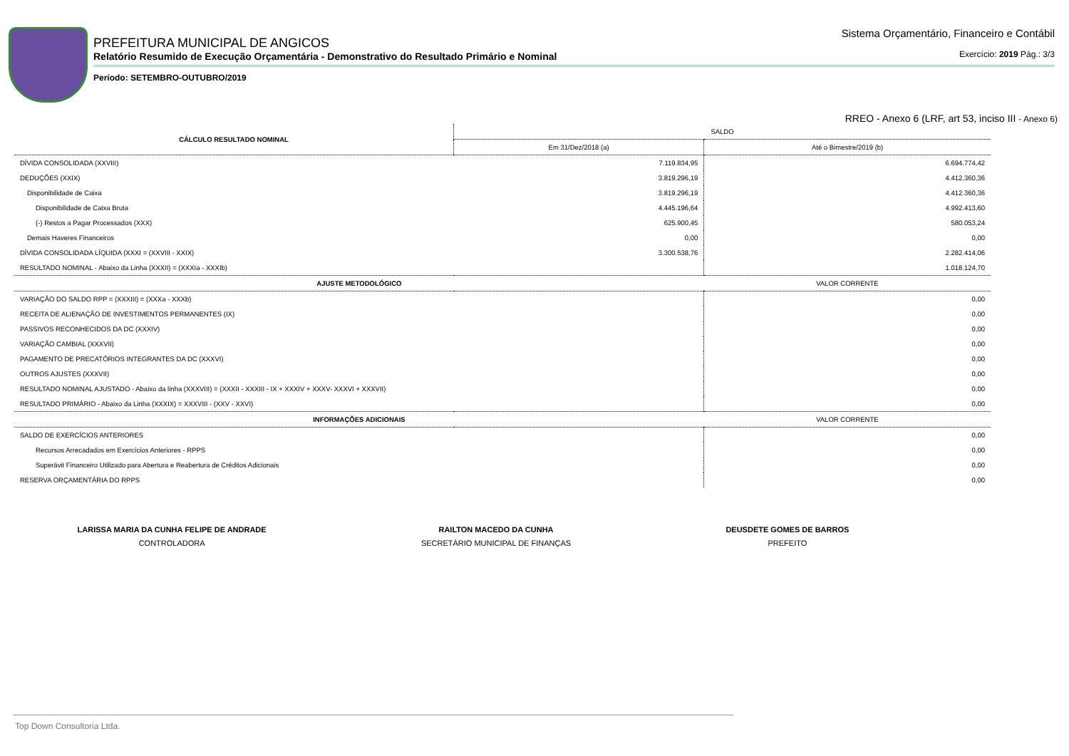PREFEITURA MUNICIPAL DE ANGICOS
Relatório Resumido de Execução Orçamentária - Demonstrativo do Resultado Primário e Nominal
Sistema Orçamentário, Financeiro e Contábil
Exercício: 2019 Pág.: 3/3
Período: SETEMBRO-OUTUBRO/2019
RREO - Anexo 6 (LRF, art 53, inciso III - Anexo 6)
| CÁLCULO RESULTADO NOMINAL | SALDO | |
| --- | --- | --- |
| | Em 31/Dez/2018 (a) | Até o Bimestre/2019 (b) |
| DÍVIDA CONSOLIDADA (XXVIII) | 7.119.834,95 | 6.694.774,42 |
| DEDUÇÕES (XXIX) | 3.819.296,19 | 4.412.360,36 |
| Disponibilidade de Caixa | 3.819.296,19 | 4.412.360,36 |
| Disponibilidade de Caixa Bruta | 4.445.196,64 | 4.992.413,60 |
| (-) Restos a Pagar Processados (XXX) | 625.900,45 | 580.053,24 |
| Demais Haveres Financeiros | 0,00 | 0,00 |
| DÍVIDA CONSOLIDADA LÍQUIDA (XXXI = (XXVIII - XXIX) | 3.300.538,76 | 2.282.414,06 |
| RESULTADO NOMINAL - Abaixo da Linha (XXXII) = (XXXIa - XXXIb) | | 1.018.124,70 |
| AJUSTE METODOLÓGICO | | VALOR CORRENTE |
| VARIAÇÃO DO SALDO RPP = (XXXIII) = (XXXa - XXXb) | | 0,00 |
| RECEITA DE ALIENAÇÃO DE INVESTIMENTOS PERMANENTES (IX) | | 0,00 |
| PASSIVOS RECONHECIDOS DA DC (XXXIV) | | 0,00 |
| VARIAÇÃO CAMBIAL (XXXVII) | | 0,00 |
| PAGAMENTO DE PRECATÓRIOS INTEGRANTES DA DC (XXXVI) | | 0,00 |
| OUTROS AJUSTES (XXXVII) | | 0,00 |
| RESULTADO NOMINAL AJUSTADO - Abaixo da linha (XXXVIII) = (XXXII - XXXIII - IX + XXXIV + XXXV- XXXVI + XXXVII) | | 0,00 |
| RESULTADO PRIMÁRIO - Abaixo da Linha (XXXIX) = XXXVIII - (XXV - XXVI) | | 0,00 |
| INFORMAÇÕES ADICIONAIS | | VALOR CORRENTE |
| SALDO DE EXERCÍCIOS ANTERIORES | | 0,00 |
| Recursos Arrecadados em Exercícios Anteriores - RPPS | | 0,00 |
| Superávit Financeiro Utilizado para Abertura e Reabertura de Créditos Adicionais | | 0,00 |
| RESERVA ORÇAMENTÁRIA DO RPPS | | 0,00 |
LARISSA MARIA DA CUNHA FELIPE DE ANDRADE
CONTROLADORA
RAILTON MACEDO DA CUNHA
SECRETÁRIO MUNICIPAL DE FINANÇAS
DEUSDETE GOMES DE BARROS
PREFEITO
Top Down Consultoria Ltda.